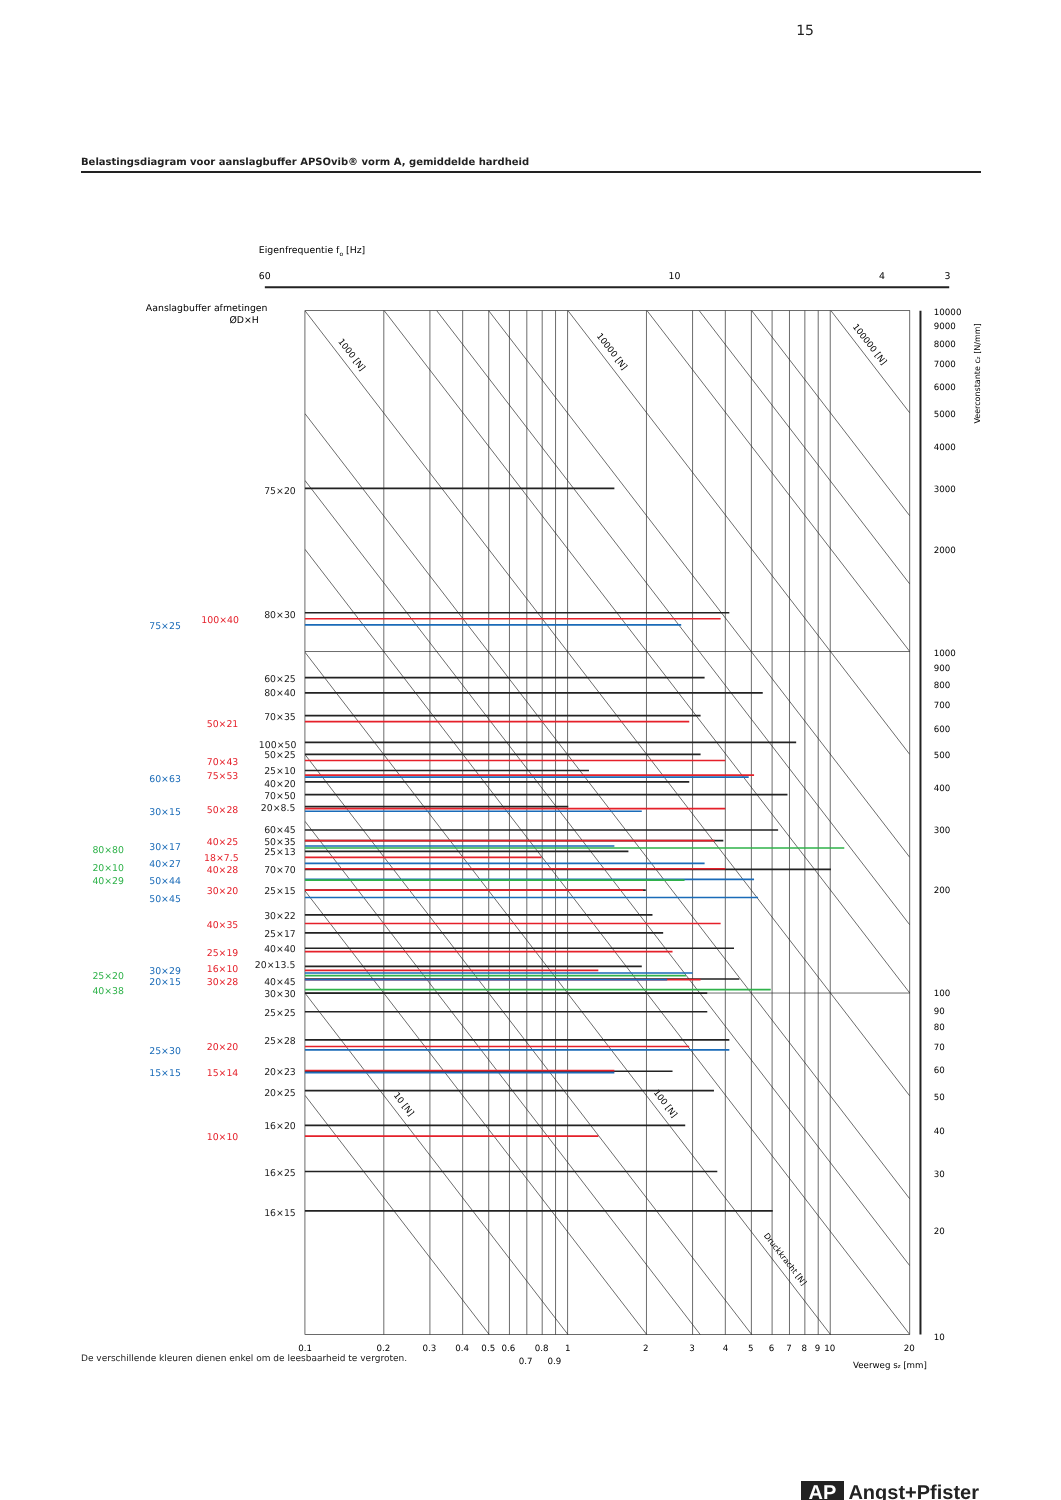15
Belastingsdiagram voor aanslagbuffer APSOvib® vorm A, gemiddelde hardheid
Eigenfrequentie fo [Hz]
60
10
4
3
Aanslagbuffer afmetingen
ØD×H
10000
9000
8000
7000
6000
5000
4000
3000
2000
1000
900
800
700
600
500
400
300
200
100
90
80
70
60
50
40
30
20
10
Veerconstante cz [N/mm]
1000 [N]
10000 [N]
100000 [N]
10 [N]
100 [N]
Druckkracht [N]
75×20
80×30
60×25
80×40
70×35
100×50
50×25
25×10
40×20
70×50
20×8.5
60×45
50×35
25×13
70×70
25×15
30×22
25×17
40×40
20×13.5
40×45
30×30
25×25
25×28
20×23
20×25
16×20
16×25
16×15
100×40
50×21
70×43
75×53
50×28
40×25
18×7.5
40×28
30×20
40×35
25×19
16×10
30×28
20×20
15×14
10×10
75×25
60×63
30×15
30×17
40×27
50×44
50×45
30×29
20×15
25×30
15×15
80×80
20×10
40×29
25×20
40×38
0.1
0.2
0.3
0.4
0.5
0.6
0.8
1
2
3
4
5
6
7
8
9
10
20
0.7
0.9
Veerweg sz [mm]
De verschillende kleuren dienen enkel om de leesbaarheid te vergroten.
AP Angst+Pfister